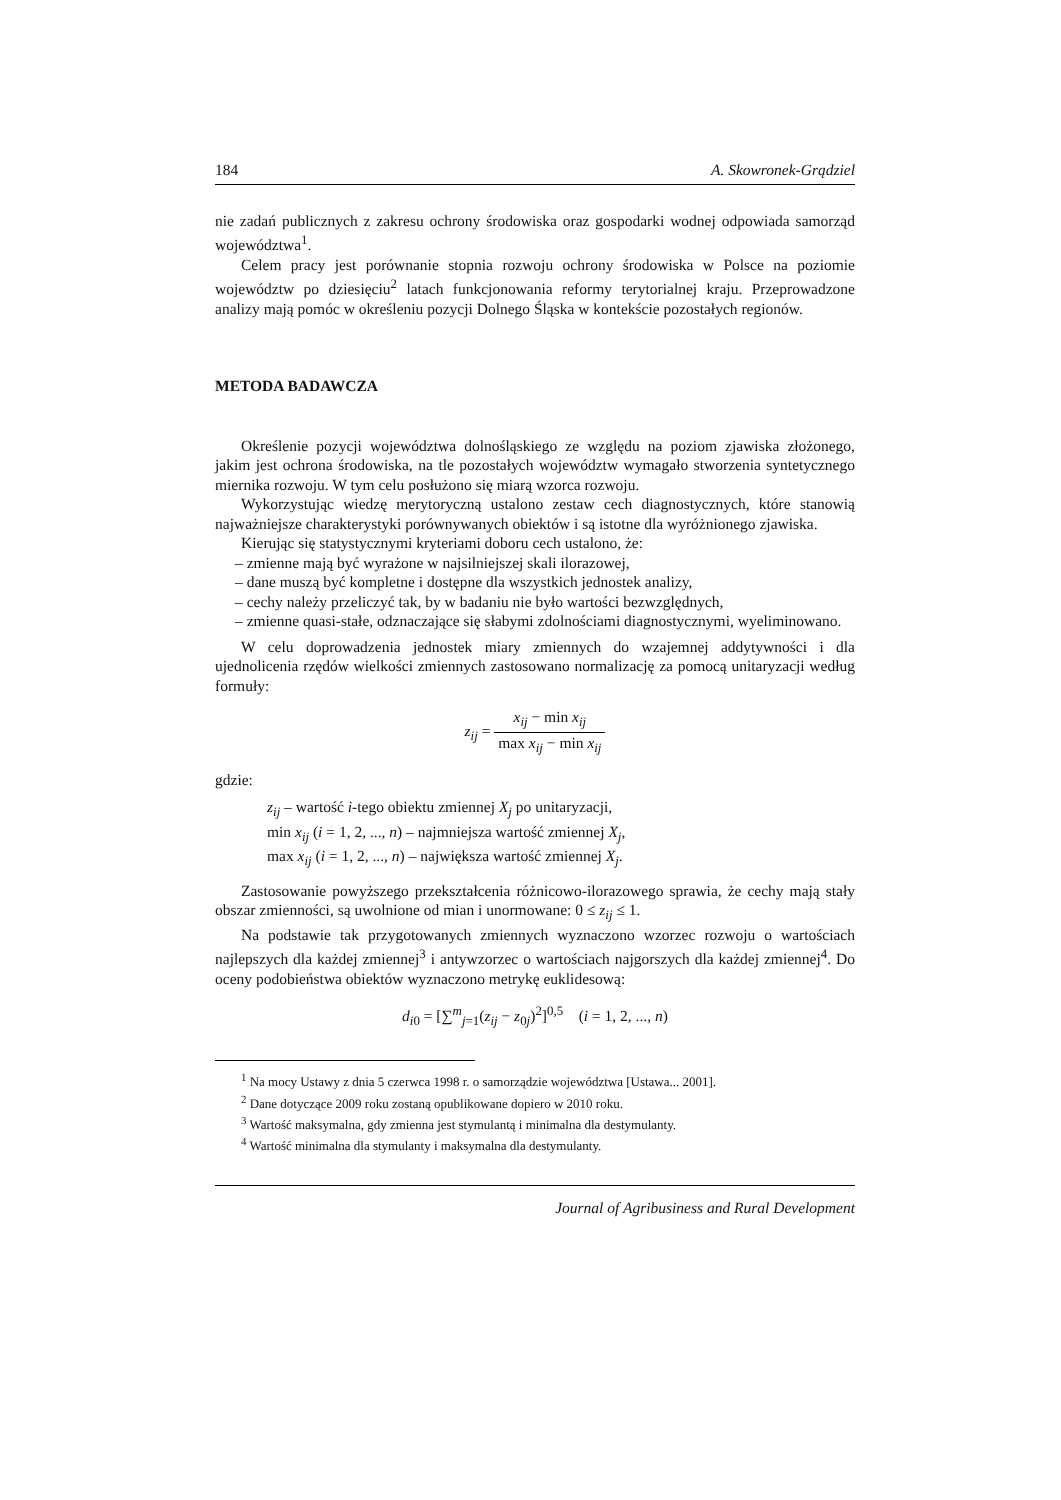184 A. Skowronek-Grądziel
nie zadań publicznych z zakresu ochrony środowiska oraz gospodarki wodnej odpowiada samorząd województwa<sup>1</sup>.
Celem pracy jest porównanie stopnia rozwoju ochrony środowiska w Polsce na poziomie województw po dziesięciu<sup>2</sup> latach funkcjonowania reformy terytorialnej kraju. Przeprowadzone analizy mają pomóc w określeniu pozycji Dolnego Śląska w kontekście pozostałych regionów.
METODA BADAWCZA
Określenie pozycji województwa dolnośląskiego ze względu na poziom zjawiska złożonego, jakim jest ochrona środowiska, na tle pozostałych województw wymagało stworzenia syntetycznego miernika rozwoju. W tym celu posłużono się miarą wzorca rozwoju.
Wykorzystując wiedzę merytoryczną ustalono zestaw cech diagnostycznych, które stanowią najważniejsze charakterystyki porównywanych obiektów i są istotne dla wyróżnionego zjawiska.
Kierując się statystycznymi kryteriami doboru cech ustalono, że:
– zmienne mają być wyrażone w najsilniejszej skali ilorazowej,
– dane muszą być kompletne i dostępne dla wszystkich jednostek analizy,
– cechy należy przeliczyć tak, by w badaniu nie było wartości bezwzględnych,
– zmienne quasi-stałe, odznaczające się słabymi zdolnościami diagnostycznymi, wyeliminowano.
W celu doprowadzenia jednostek miary zmiennych do wzajemnej addytywności i dla ujednolicenia rzędów wielkości zmiennych zastosowano normalizację za pomocą unitaryzacji według formuły:
z<sub>ij</sub> = x<sub>ij</sub> − min x<sub>ij</sub> max x<sub>ij</sub> − min x<sub>ij</sub>
gdzie:
z<sub>ij</sub> – wartość i-tego obiektu zmiennej X<sub>j</sub> po unitaryzacji,
min x<sub>ij</sub> (i = 1, 2, ..., n) – najmniejsza wartość zmiennej X<sub>j</sub>,
max x<sub>ij</sub> (i = 1, 2, ..., n) – największa wartość zmiennej X<sub>j</sub>.
Zastosowanie powyższego przekształcenia różnicowo-ilorazowego sprawia, że cechy mają stały obszar zmienności, są uwolnione od mian i unormowane: 0 ≤ z<sub>ij</sub> ≤ 1.
Na podstawie tak przygotowanych zmiennych wyznaczono wzorzec rozwoju o wartościach najlepszych dla każdej zmiennej<sup>3</sup> i antywzorzec o wartościach najgorszych dla każdej zmiennej<sup>4</sup>. Do oceny podobieństwa obiektów wyznaczono metrykę euklidesową:
d<sub>i</sub><sub>0</sub> = [∑<sup>m</sup><sub>j=1</sub>(z<sub>ij</sub> − z<sub>0j</sub>)<sup>2</sup>]<sup>0,5</sup> (i = 1, 2, ..., n)
<sup>1</sup> Na mocy Ustawy z dnia 5 czerwca 1998 r. o samorządzie województwa [Ustawa... 2001].
<sup>2</sup> Dane dotyczące 2009 roku zostaną opublikowane dopiero w 2010 roku.
<sup>3</sup> Wartość maksymalna, gdy zmienna jest stymulantą i minimalna dla destymulanty.
<sup>4</sup> Wartość minimalna dla stymulanty i maksymalna dla destymulanty.
Journal of Agribusiness and Rural Development